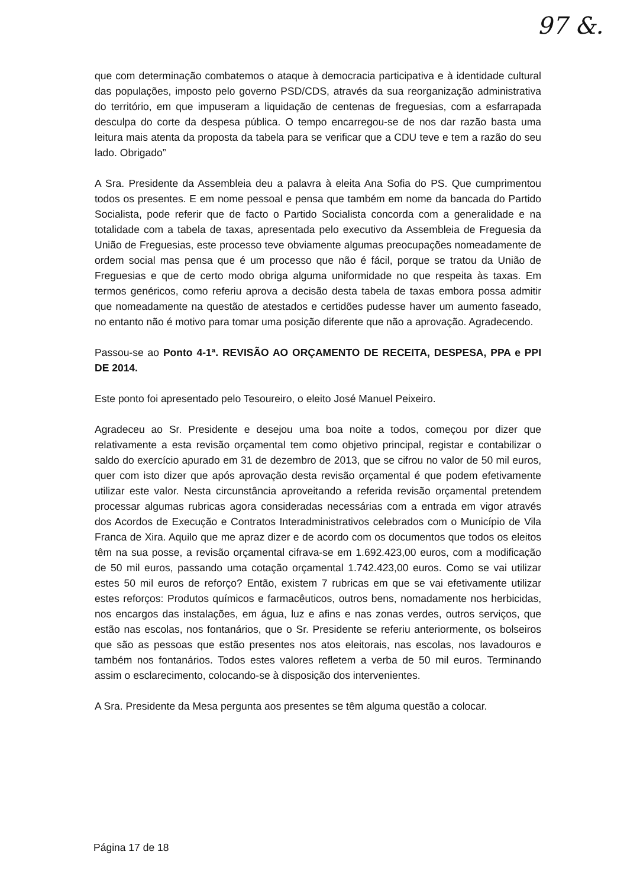97 &.
que com determinação combatemos o ataque à democracia participativa e à identidade cultural das populações, imposto pelo governo PSD/CDS, através da sua reorganização administrativa do território, em que impuseram a liquidação de centenas de freguesias, com a esfarrapada desculpa do corte da despesa pública. O tempo encarregou-se de nos dar razão basta uma leitura mais atenta da proposta da tabela para se verificar que a CDU teve e tem a razão do seu lado. Obrigado”
A Sra. Presidente da Assembleia deu a palavra à eleita Ana Sofia do PS. Que cumprimentou todos os presentes. E em nome pessoal e pensa que também em nome da bancada do Partido Socialista, pode referir que de facto o Partido Socialista concorda com a generalidade e na totalidade com a tabela de taxas, apresentada pelo executivo da Assembleia de Freguesia da União de Freguesias, este processo teve obviamente algumas preocupações nomeadamente de ordem social mas pensa que é um processo que não é fácil, porque se tratou da União de Freguesias e que de certo modo obriga alguma uniformidade no que respeita às taxas. Em termos genéricos, como referiu aprova a decisão desta tabela de taxas embora possa admitir que nomeadamente na questão de atestados e certidões pudesse haver um aumento faseado, no entanto não é motivo para tomar uma posição diferente que não a aprovação. Agradecendo.
Passou-se ao Ponto 4-1ª. REVISÃO AO ORÇAMENTO DE RECEITA, DESPESA, PPA e PPI DE 2014.
Este ponto foi apresentado pelo Tesoureiro, o eleito José Manuel Peixeiro.
Agradeceu ao Sr. Presidente e desejou uma boa noite a todos, começou por dizer que relativamente a esta revisão orçamental tem como objetivo principal, registar e contabilizar o saldo do exercício apurado em 31 de dezembro de 2013, que se cifrou no valor de 50 mil euros, quer com isto dizer que após aprovação desta revisão orçamental é que podem efetivamente utilizar este valor. Nesta circunstância aproveitando a referida revisão orçamental pretendem processar algumas rubricas agora consideradas necessárias com a entrada em vigor através dos Acordos de Execução e Contratos Interadministrativos celebrados com o Município de Vila Franca de Xira. Aquilo que me apraz dizer e de acordo com os documentos que todos os eleitos têm na sua posse, a revisão orçamental cifrava-se em 1.692.423,00 euros, com a modificação de 50 mil euros, passando uma cotação orçamental 1.742.423,00 euros. Como se vai utilizar estes 50 mil euros de reforço? Então, existem 7 rubricas em que se vai efetivamente utilizar estes reforços: Produtos químicos e farmacêuticos, outros bens, nomadamente nos herbicidas, nos encargos das instalações, em água, luz e afins e nas zonas verdes, outros serviços, que estão nas escolas, nos fontanários, que o Sr. Presidente se referiu anteriormente, os bolseiros que são as pessoas que estão presentes nos atos eleitorais, nas escolas, nos lavadouros e também nos fontanários. Todos estes valores refletem a verba de 50 mil euros. Terminando assim o esclarecimento, colocando-se à disposição dos intervenientes.
A Sra. Presidente da Mesa pergunta aos presentes se têm alguma questão a colocar.
Página 17 de 18